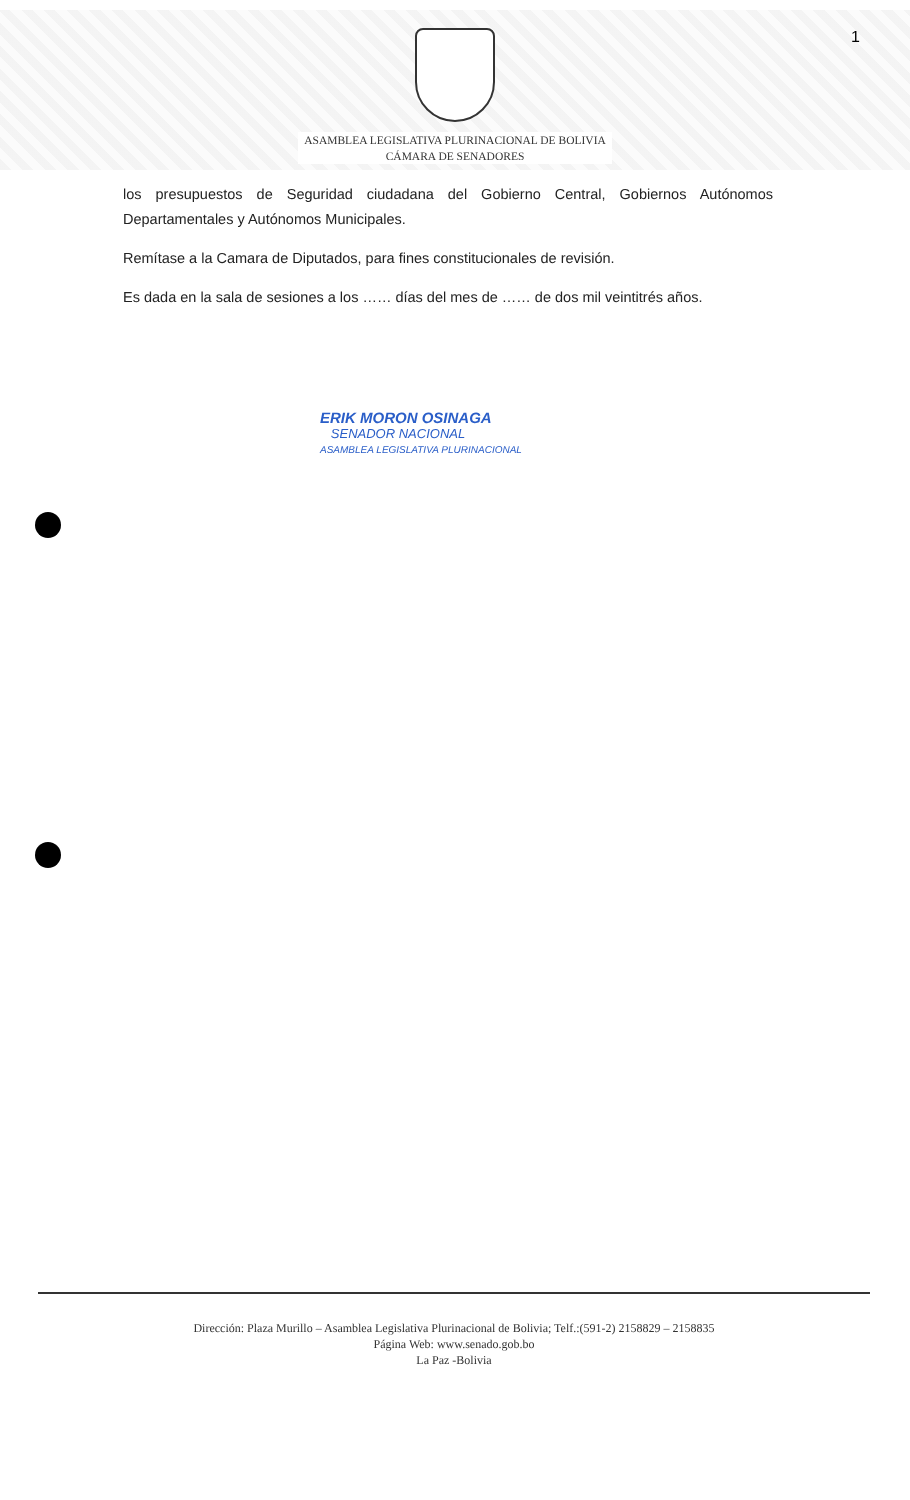ASAMBLEA LEGISLATIVA PLURINACIONAL DE BOLIVIA
CÁMARA DE SENADORES
1
los presupuestos de Seguridad ciudadana del Gobierno Central, Gobiernos Autónomos Departamentales y Autónomos Municipales.
Remítase a la Camara de Diputados, para fines constitucionales de revisión.
Es dada en la sala de sesiones a los …… días del mes de …… de dos mil veintitrés años.
ERIK MORON OSINAGA
SENADOR NACIONAL
ASAMBLEA LEGISLATIVA PLURINACIONAL
Dirección: Plaza Murillo – Asamblea Legislativa Plurinacional de Bolivia; Telf.:(591-2) 2158829 – 2158835
Página Web: www.senado.gob.bo
La Paz -Bolivia